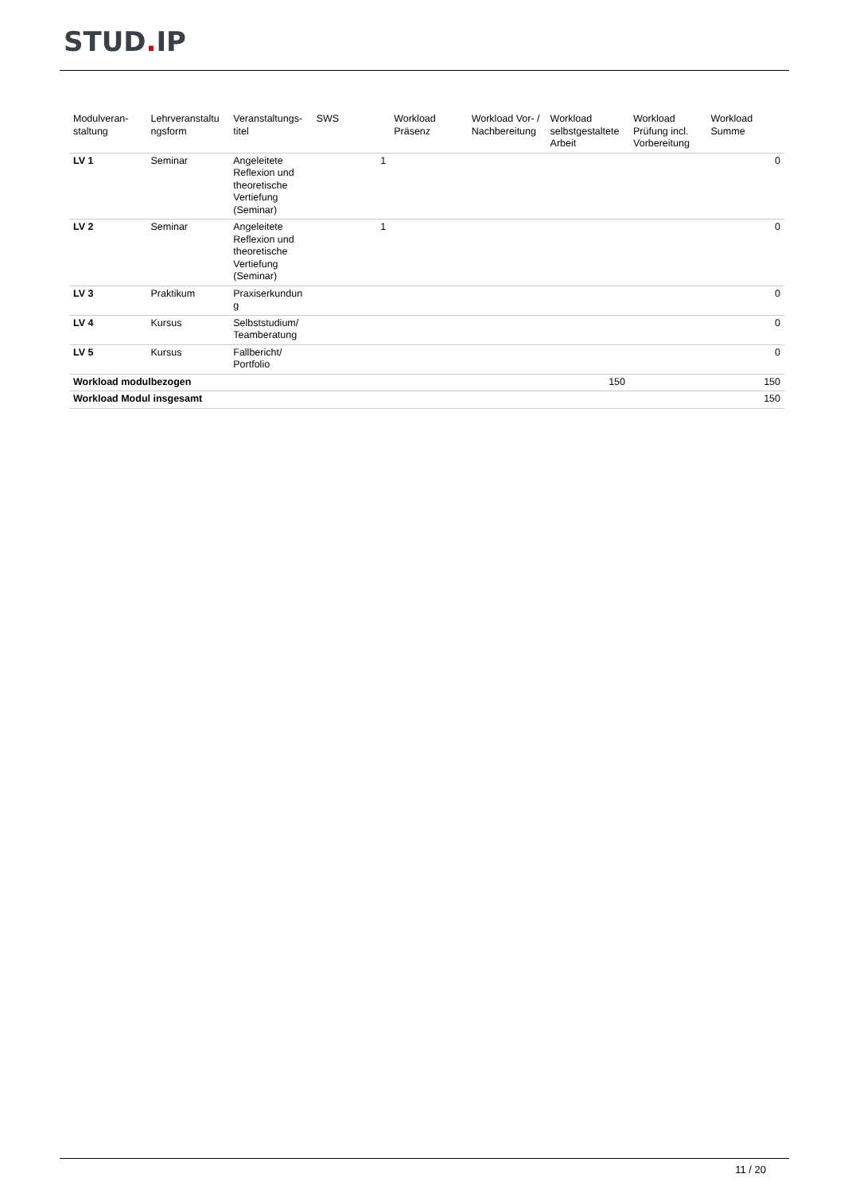STUD. IP
| Modulveran- staltung | Lehrveranstaltu ngsform | Veranstaltungs- titel | SWS | Workload Präsenz | Workload Vor- / Nachbereitung | Workload selbstgestaltete Arbeit | Workload Prüfung incl. Vorbereitung | Workload Summe |
| --- | --- | --- | --- | --- | --- | --- | --- | --- |
| LV 1 | Seminar | Angeleitete Reflexion und theoretische Vertiefung (Seminar) | 1 | | | | | 0 |
| LV 2 | Seminar | Angeleitete Reflexion und theoretische Vertiefung (Seminar) | 1 | | | | | 0 |
| LV 3 | Praktikum | Praxiserkundun g | | | | | | 0 |
| LV 4 | Kursus | Selbststudium/ Teamberatung | | | | | | 0 |
| LV 5 | Kursus | Fallbericht/ Portfolio | | | | | | 0 |
| Workload modulbezogen | | | | | | 150 | | 150 |
| Workload Modul insgesamt | | | | | | | | 150 |
11 / 20